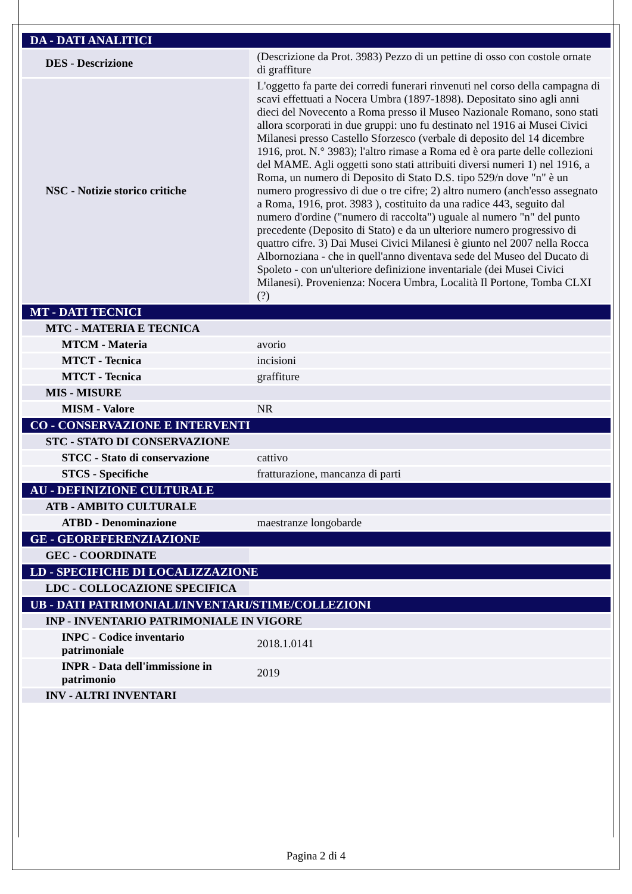| DA - DATI ANALITICI | |
| DES - Descrizione | (Descrizione da Prot. 3983) Pezzo di un pettine di osso con costole ornate di graffiture |
| NSC - Notizie storico critiche | L'oggetto fa parte dei corredi funerari rinvenuti nel corso della campagna di scavi effettuati a Nocera Umbra (1897-1898). Depositato sino agli anni dieci del Novecento a Roma presso il Museo Nazionale Romano, sono stati allora scorporati in due gruppi: uno fu destinato nel 1916 ai Musei Civici Milanesi presso Castello Sforzesco (verbale di deposito del 14 dicembre 1916, prot. N.° 3983); l'altro rimase a Roma ed è ora parte delle collezioni del MAME. Agli oggetti sono stati attribuiti diversi numeri 1) nel 1916, a Roma, un numero di Deposito di Stato D.S. tipo 529/n dove "n" è un numero progressivo di due o tre cifre; 2) altro numero (anch'esso assegnato a Roma, 1916, prot. 3983 ), costituito da una radice 443, seguito dal numero d'ordine ("numero di raccolta") uguale al numero "n" del punto precedente (Deposito di Stato) e da un ulteriore numero progressivo di quattro cifre. 3) Dai Musei Civici Milanesi è giunto nel 2007 nella Rocca Albornoziana - che in quell'anno diventava sede del Museo del Ducato di Spoleto - con un'ulteriore definizione inventariale (dei Musei Civici Milanesi). Provenienza: Nocera Umbra, Località Il Portone, Tomba CLXI (?) |
| MT - DATI TECNICI | |
| MTC - MATERIA E TECNICA | |
| MTCM - Materia | avorio |
| MTCT - Tecnica | incisioni |
| MTCT - Tecnica | graffiture |
| MIS - MISURE | |
| MISM - Valore | NR |
| CO - CONSERVAZIONE E INTERVENTI | |
| STC - STATO DI CONSERVAZIONE | |
| STCC - Stato di conservazione | cattivo |
| STCS - Specifiche | fratturazione, mancanza di parti |
| AU - DEFINIZIONE CULTURALE | |
| ATB - AMBITO CULTURALE | |
| ATBD - Denominazione | maestranze longobarde |
| GE - GEOREFERENZIAZIONE | |
| GEC - COORDINATE | |
| LD - SPECIFICHE DI LOCALIZZAZIONE | |
| LDC - COLLOCAZIONE SPECIFICA | |
| UB - DATI PATRIMONIALI/INVENTARI/STIME/COLLEZIONI | |
| INP - INVENTARIO PATRIMONIALE IN VIGORE | |
| INPC - Codice inventario patrimoniale | 2018.1.0141 |
| INPR - Data dell'immissione in patrimonio | 2019 |
| INV - ALTRI INVENTARI | |
Pagina 2 di 4